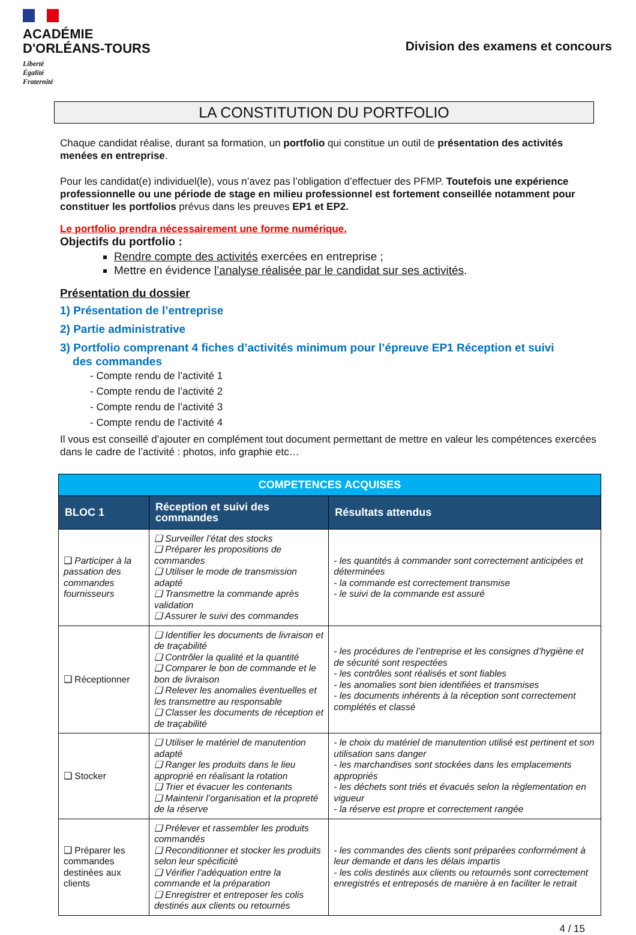ACADÉMIE
D'ORLÉANS-TOURS
Liberté
Égalité
Fraternité
Division des examens et concours
LA CONSTITUTION DU PORTFOLIO
Chaque candidat réalise, durant sa formation, un portfolio qui constitue un outil de présentation des activités menées en entreprise.
Pour les candidat(e) individuel(le), vous n’avez pas l’obligation d’effectuer des PFMP. Toutefois une expérience professionnelle ou une période de stage en milieu professionnel est fortement conseillée notamment pour constituer les portfolios prévus dans les preuves EP1 et EP2.
Le portfolio prendra nécessairement une forme numérique.
Objectifs du portfolio :
Rendre compte des activités exercées en entreprise ;
Mettre en évidence l’analyse réalisée par le candidat sur ses activités.
Présentation du dossier
1) Présentation de l’entreprise
2) Partie administrative
3) Portfolio comprenant 4 fiches d’activités minimum pour l’épreuve EP1 Réception et suivi
des commandes
- Compte rendu de l’activité 1
- Compte rendu de l’activité 2
- Compte rendu de l’activité 3
- Compte rendu de l’activité 4
Il vous est conseillé d’ajouter en complément tout document permettant de mettre en valeur les compétences exercées dans le cadre de l’activité : photos, info graphie etc…
| COMPETENCES ACQUISES | | |
| --- | --- | --- |
| BLOC 1 | Réception et suivi des commandes | Résultats attendus |
| ❑ Participer à la passation des commandes fournisseurs | ❑ Surveiller l’état des stocks ❑ Préparer les propositions de commandes ❑ Utiliser le mode de transmission adapté ❑ Transmettre la commande après validation ❑ Assurer le suivi des commandes | - les quantités à commander sont correctement anticipées et déterminées - la commande est correctement transmise - le suivi de la commande est assuré |
| ❑ Réceptionner | ❑ Identifier les documents de livraison et de traçabilité ❑ Contrôler la qualité et la quantité ❑ Comparer le bon de commande et le bon de livraison ❑ Relever les anomalies éventuelles et les transmettre au responsable ❑ Classer les documents de réception et de traçabilité | - les procédures de l’entreprise et les consignes d’hygiène et de sécurité sont respectées - les contrôles sont réalisés et sont fiables - les anomalies sont bien identifiées et transmises - les documents inhérents à la réception sont correctement complétés et classé |
| ❑ Stocker | ❑ Utiliser le matériel de manutention adapté ❑ Ranger les produits dans le lieu approprié en réalisant la rotation ❑ Trier et évacuer les contenants ❑ Maintenir l’organisation et la propreté de la réserve | - le choix du matériel de manutention utilisé est pertinent et son utilisation sans danger - les marchandises sont stockées dans les emplacements appropriés - les déchets sont triés et évacués selon la règlementation en vigueur - la réserve est propre et correctement rangée |
| ❑ Préparer les commandes destinées aux clients | ❑ Prélever et rassembler les produits commandés ❑ Reconditionner et stocker les produits selon leur spécificité ❑ Vérifier l’adéquation entre la commande et la préparation ❑ Enregistrer et entreposer les colis destinés aux clients ou retournés | - les commandes des clients sont préparées conformément à leur demande et dans les délais impartis - les colis destinés aux clients ou retournés sont correctement enregistrés et entreposés de manière à en faciliter le retrait |
4 / 15